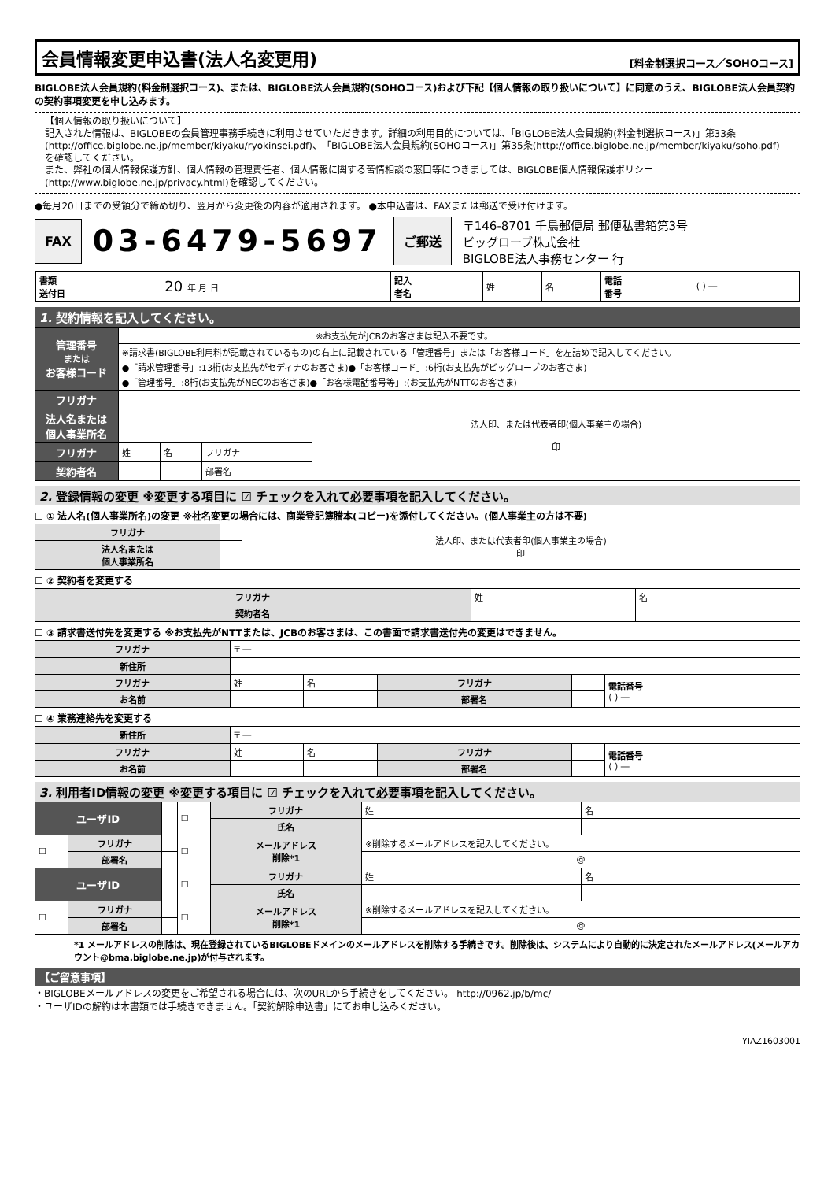会員情報変更申込書(法人名変更用)
[料金制選択コース／SOHOコース]
BIGLOBE法人会員規約(料金制選択コース)、または、BIGLOBE法人会員規約(SOHOコース)および下記【個人情報の取り扱いについて】に同意のうえ、BIGLOBE法人会員契約の契約事項変更を申し込みます。
【個人情報の取り扱いについて】
記入された情報は、BIGLOBEの会員管理事務手続きに利用させていただきます。詳細の利用目的については、「BIGLOBE法人会員規約(料金制選択コース)」第33条(http://office.biglobe.ne.jp/member/kiyaku/ryokinsei.pdf)、「BIGLOBE法人会員規約(SOHOコース)」第35条(http://office.biglobe.ne.jp/member/kiyaku/soho.pdf) を確認してください。
また、弊社の個人情報保護方針、個人情報の管理責任者、個人情報に関する苦情相談の窓口等につきましては、BIGLOBE個人情報保護ポリシー(http://www.biglobe.ne.jp/privacy.html)を確認してください。
●毎月20日までの受領分で締め切り、翌月から変更後の内容が適用されます。 ●本申込書は、FAXまたは郵送で受け付けます。
FAX 03-6479-5697 ご郵送 〒146-8701 千鳥郵便局 郵便私書箱第3号
ビッグローブ株式会社
BIGLOBE法人事務センター 行
| 書類 送付日 | 20 年 月 日 | 記入 者名 | 姓 | 名 | 電話 番号 | ( ) ― |
1. 契約情報を記入してください。
| 管理番号 または お客様コード | | | | ※お支払先がJCBのお客さまは記入不要です。 |
| | ※請求書(BIGLOBE利用料が記載されているもの)の右上に記載されている「管理番号」または「お客様コード」を左詰めで記入してください。 ●「請求管理番号」:13桁(お支払先がセディナのお客さま)●「お客様コード」:6桁(お支払先がビッグローブのお客さま) ●「管理番号」:8桁(お支払先がNECのお客さま)●「お客様電話番号等」:(お支払先がNTTのお客さま) | | | |
| フリガナ | | | | 法人印、または代表者印(個人事業主の場合) 印 |
| 法人名または 個人事業所名 | | | | |
| フリガナ | 姓 | 名 | フリガナ | |
| 契約者名 | | | 部署名 | |
2. 登録情報の変更 ※変更する項目に ☑ チェックを入れて必要事項を記入してください。
☐ ① 法人名(個人事業所名)の変更 ※社名変更の場合には、商業登記簿謄本(コピー)を添付してください。(個人事業主の方は不要)
| フリガナ | | 法人印、または代表者印(個人事業主の場合) 印 |
| 法人名または 個人事業所名 | | |
☐ ② 契約者を変更する
| フリガナ | 姓 | 名 |
| 契約者名 | | |
☐ ③ 請求書送付先を変更する ※お支払先がNTTまたは、JCBのお客さまは、この書面で請求書送付先の変更はできません。
| フリガナ | 〒 ― | | | | |
| 新住所 | | | | | |
| フリガナ | 姓 | 名 | フリガナ | | 電話番号 ( ) ― |
| お名前 | | | 部署名 | | |
☐ ④ 業務連絡先を変更する
| 新住所 | 〒 ― | | | | |
| フリガナ | 姓 | 名 | フリガナ | | 電話番号 ( ) ― |
| お名前 | | | 部署名 | | |
3. 利用者ID情報の変更 ※変更する項目に ☑ チェックを入れて必要事項を記入してください。
| ユーザID | | | ☐ | フリガナ | 姓 | 名 |
| | | | | 氏名 | | |
| ☐ | フリガナ | | ☐ | メールアドレス 削除*1 | ※削除するメールアドレスを記入してください。 | |
| | 部署名 | | | | @ | |
| ユーザID | | | ☐ | フリガナ | 姓 | 名 |
| | | | | 氏名 | | |
| ☐ | フリガナ | | ☐ | メールアドレス 削除*1 | ※削除するメールアドレスを記入してください。 | |
| | 部署名 | | | | @ | |
*1 メールアドレスの削除は、現在登録されているBIGLOBEドメインのメールアドレスを削除する手続きです。削除後は、システムにより自動的に決定されたメールアドレス(メールアカウント@bma.biglobe.ne.jp)が付与されます。
【ご留意事項】
・BIGLOBEメールアドレスの変更をご希望される場合には、次のURLから手続きをしてください。 http://0962.jp/b/mc/
・ユーザIDの解約は本書類では手続きできません。「契約解除申込書」にてお申し込みください。
YIAZ1603001